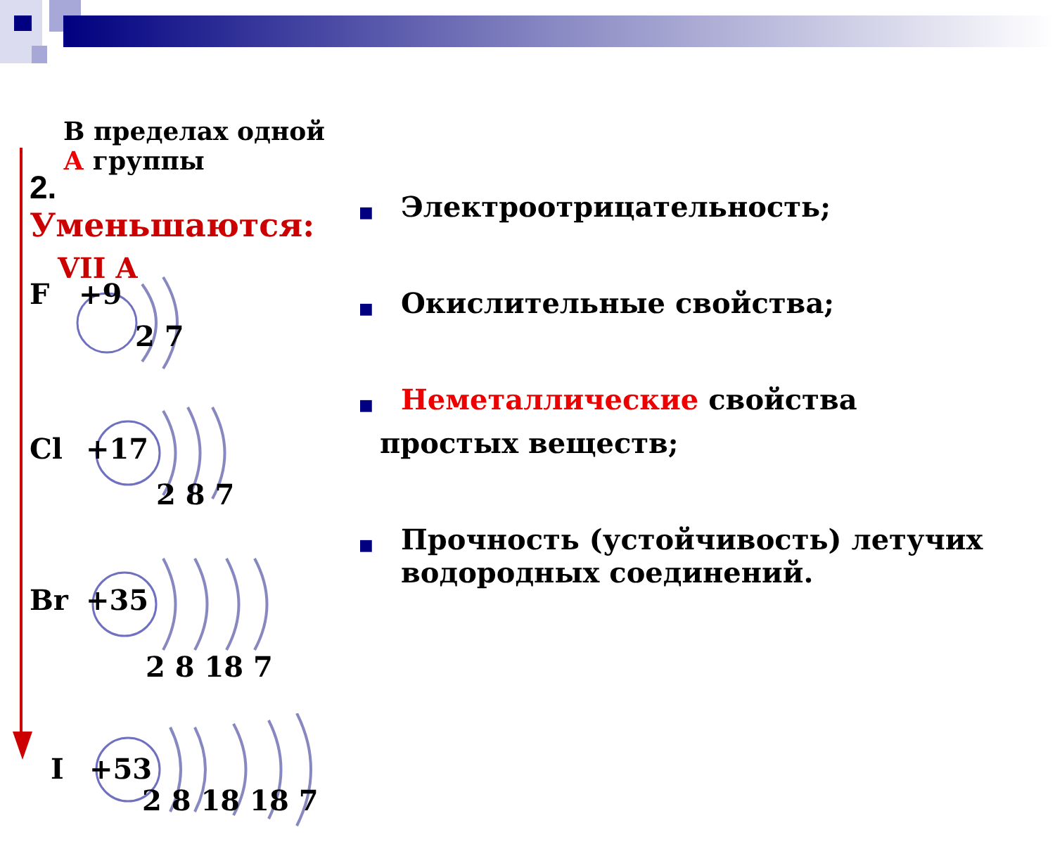В пределах одной А группы
2. Уменьшаются:
VII A
F +9
2 7
Cl +17
2 8 7
Br +35
2 8 18 7
I +53
2 8 18 18 7
■ Электроотрицательность;
■ Окислительные свойства;
■ Неметаллические свойства
простых веществ;
■ Прочность (устойчивость) летучих водородных соединений.